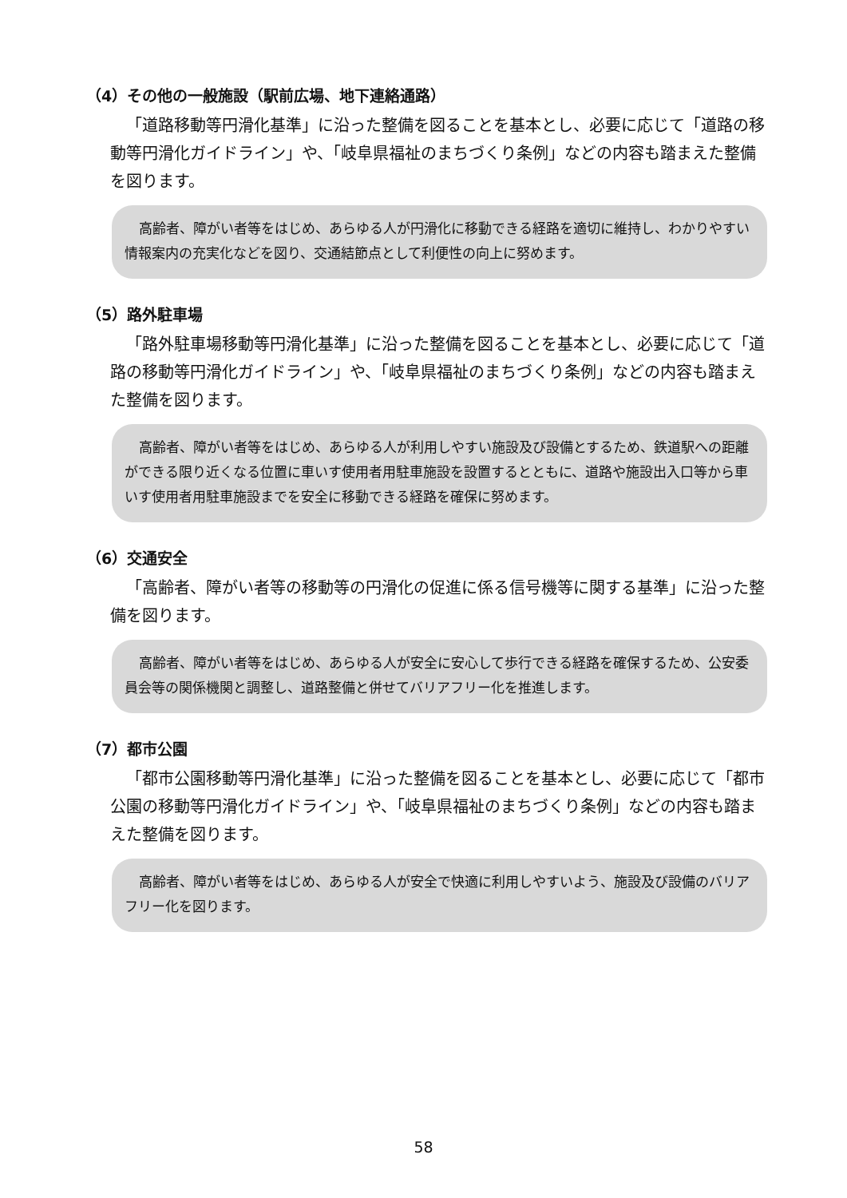（4）その他の一般施設（駅前広場、地下連絡通路）
「道路移動等円滑化基準」に沿った整備を図ることを基本とし、必要に応じて「道路の移動等円滑化ガイドライン」や、「岐阜県福祉のまちづくり条例」などの内容も踏まえた整備を図ります。
高齢者、障がい者等をはじめ、あらゆる人が円滑化に移動できる経路を適切に維持し、わかりやすい情報案内の充実化などを図り、交通結節点として利便性の向上に努めます。
（5）路外駐車場
「路外駐車場移動等円滑化基準」に沿った整備を図ることを基本とし、必要に応じて「道路の移動等円滑化ガイドライン」や、「岐阜県福祉のまちづくり条例」などの内容も踏まえた整備を図ります。
高齢者、障がい者等をはじめ、あらゆる人が利用しやすい施設及び設備とするため、鉄道駅への距離ができる限り近くなる位置に車いす使用者用駐車施設を設置するとともに、道路や施設出入口等から車いす使用者用駐車施設までを安全に移動できる経路を確保に努めます。
（6）交通安全
「高齢者、障がい者等の移動等の円滑化の促進に係る信号機等に関する基準」に沿った整備を図ります。
高齢者、障がい者等をはじめ、あらゆる人が安全に安心して歩行できる経路を確保するため、公安委員会等の関係機関と調整し、道路整備と併せてバリアフリー化を推進します。
（7）都市公園
「都市公園移動等円滑化基準」に沿った整備を図ることを基本とし、必要に応じて「都市公園の移動等円滑化ガイドライン」や、「岐阜県福祉のまちづくり条例」などの内容も踏まえた整備を図ります。
高齢者、障がい者等をはじめ、あらゆる人が安全で快適に利用しやすいよう、施設及び設備のバリアフリー化を図ります。
58